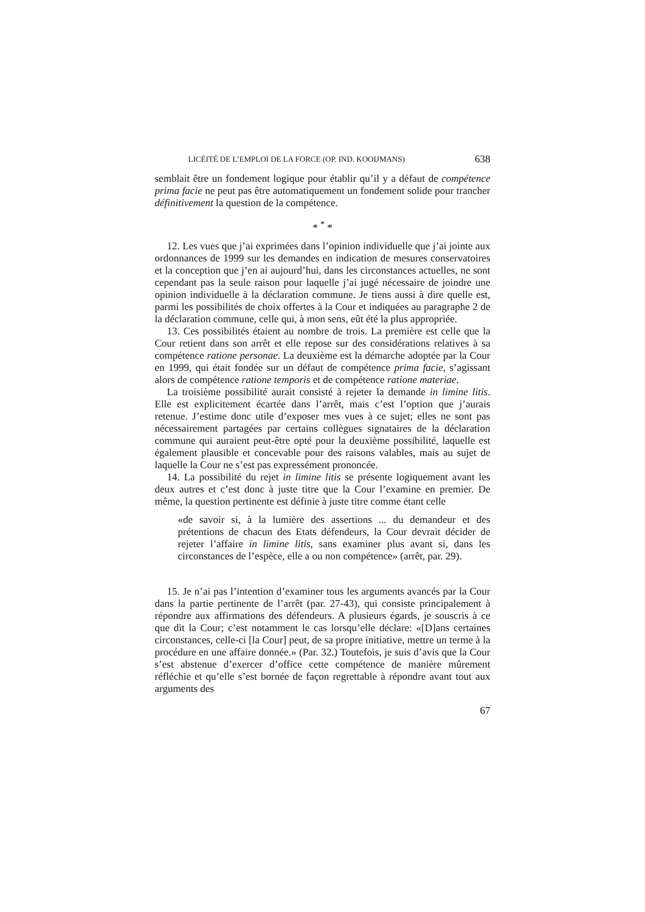LICÉITÉ DE L’EMPLOI DE LA FORCE (OP. IND. KOOIJMANS) 638
semblait être un fondement logique pour établir qu’il y a défaut de compétence prima facie ne peut pas être automatiquement un fondement solide pour trancher définitivement la question de la compétence.
* <sup>*</sup> *
12. Les vues que j’ai exprimées dans l’opinion individuelle que j’ai jointe aux ordonnances de 1999 sur les demandes en indication de mesures conservatoires et la conception que j’en ai aujourd’hui, dans les circonstances actuelles, ne sont cependant pas la seule raison pour laquelle j’ai jugé nécessaire de joindre une opinion individuelle à la déclaration commune. Je tiens aussi à dire quelle est, parmi les possibilités de choix offertes à la Cour et indiquées au paragraphe 2 de la déclaration commune, celle qui, à mon sens, eût été la plus appropriée.
13. Ces possibilités étaient au nombre de trois. La première est celle que la Cour retient dans son arrêt et elle repose sur des considérations relatives à sa compétence ratione personae. La deuxième est la démarche adoptée par la Cour en 1999, qui était fondée sur un défaut de compétence prima facie, s’agissant alors de compétence ratione temporis et de compétence ratione materiae.
La troisième possibilité aurait consisté à rejeter la demande in limine litis. Elle est explicitement écartée dans l’arrêt, mais c’est l’option que j’aurais retenue. J’estime donc utile d’exposer mes vues à ce sujet; elles ne sont pas nécessairement partagées par certains collègues signataires de la déclaration commune qui auraient peut-être opté pour la deuxième possibilité, laquelle est également plausible et concevable pour des raisons valables, mais au sujet de laquelle la Cour ne s’est pas expressément prononcée.
14. La possibilité du rejet in limine litis se présente logiquement avant les deux autres et c’est donc à juste titre que la Cour l’examine en premier. De même, la question pertinente est définie à juste titre comme étant celle
«de savoir si, à la lumière des assertions ... du demandeur et des prétentions de chacun des Etats défendeurs, la Cour devrait décider de rejeter l’affaire in limine litis, sans examiner plus avant si, dans les circonstances de l’espèce, elle a ou non compétence» (arrêt, par. 29).
15. Je n’ai pas l’intention d’examiner tous les arguments avancés par la Cour dans la partie pertinente de l’arrêt (par. 27-43), qui consiste principalement à répondre aux affirmations des défendeurs. A plusieurs égards, je souscris à ce que dit la Cour; c’est notamment le cas lorsqu’elle déclare: «[D]ans certaines circonstances, celle-ci [la Cour] peut, de sa propre initiative, mettre un terme à la procédure en une affaire donnée.» (Par. 32.) Toutefois, je suis d’avis que la Cour s’est abstenue d’exercer d’office cette compétence de manière mûrement réfléchie et qu’elle s’est bornée de façon regrettable à répondre avant tout aux arguments des
67